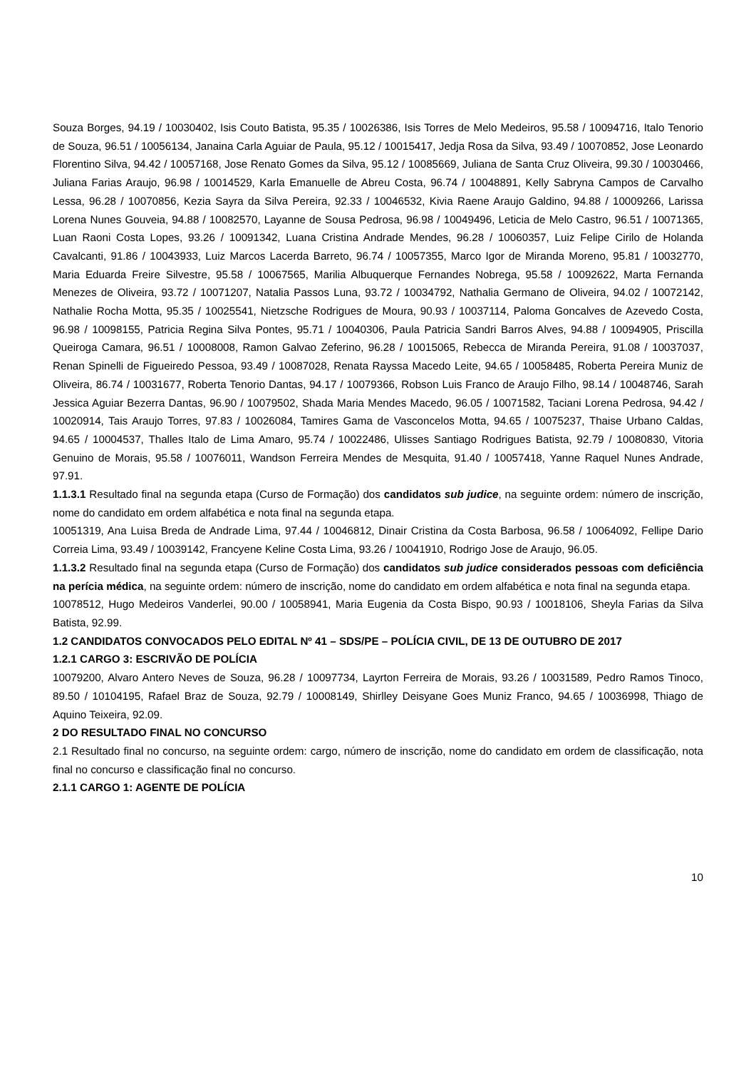Souza Borges, 94.19 / 10030402, Isis Couto Batista, 95.35 / 10026386, Isis Torres de Melo Medeiros, 95.58 / 10094716, Italo Tenorio de Souza, 96.51 / 10056134, Janaina Carla Aguiar de Paula, 95.12 / 10015417, Jedja Rosa da Silva, 93.49 / 10070852, Jose Leonardo Florentino Silva, 94.42 / 10057168, Jose Renato Gomes da Silva, 95.12 / 10085669, Juliana de Santa Cruz Oliveira, 99.30 / 10030466, Juliana Farias Araujo, 96.98 / 10014529, Karla Emanuelle de Abreu Costa, 96.74 / 10048891, Kelly Sabryna Campos de Carvalho Lessa, 96.28 / 10070856, Kezia Sayra da Silva Pereira, 92.33 / 10046532, Kivia Raene Araujo Galdino, 94.88 / 10009266, Larissa Lorena Nunes Gouveia, 94.88 / 10082570, Layanne de Sousa Pedrosa, 96.98 / 10049496, Leticia de Melo Castro, 96.51 / 10071365, Luan Raoni Costa Lopes, 93.26 / 10091342, Luana Cristina Andrade Mendes, 96.28 / 10060357, Luiz Felipe Cirilo de Holanda Cavalcanti, 91.86 / 10043933, Luiz Marcos Lacerda Barreto, 96.74 / 10057355, Marco Igor de Miranda Moreno, 95.81 / 10032770, Maria Eduarda Freire Silvestre, 95.58 / 10067565, Marilia Albuquerque Fernandes Nobrega, 95.58 / 10092622, Marta Fernanda Menezes de Oliveira, 93.72 / 10071207, Natalia Passos Luna, 93.72 / 10034792, Nathalia Germano de Oliveira, 94.02 / 10072142, Nathalie Rocha Motta, 95.35 / 10025541, Nietzsche Rodrigues de Moura, 90.93 / 10037114, Paloma Goncalves de Azevedo Costa, 96.98 / 10098155, Patricia Regina Silva Pontes, 95.71 / 10040306, Paula Patricia Sandri Barros Alves, 94.88 / 10094905, Priscilla Queiroga Camara, 96.51 / 10008008, Ramon Galvao Zeferino, 96.28 / 10015065, Rebecca de Miranda Pereira, 91.08 / 10037037, Renan Spinelli de Figueiredo Pessoa, 93.49 / 10087028, Renata Rayssa Macedo Leite, 94.65 / 10058485, Roberta Pereira Muniz de Oliveira, 86.74 / 10031677, Roberta Tenorio Dantas, 94.17 / 10079366, Robson Luis Franco de Araujo Filho, 98.14 / 10048746, Sarah Jessica Aguiar Bezerra Dantas, 96.90 / 10079502, Shada Maria Mendes Macedo, 96.05 / 10071582, Taciani Lorena Pedrosa, 94.42 / 10020914, Tais Araujo Torres, 97.83 / 10026084, Tamires Gama de Vasconcelos Motta, 94.65 / 10075237, Thaise Urbano Caldas, 94.65 / 10004537, Thalles Italo de Lima Amaro, 95.74 / 10022486, Ulisses Santiago Rodrigues Batista, 92.79 / 10080830, Vitoria Genuino de Morais, 95.58 / 10076011, Wandson Ferreira Mendes de Mesquita, 91.40 / 10057418, Yanne Raquel Nunes Andrade, 97.91.
1.1.3.1 Resultado final na segunda etapa (Curso de Formação) dos candidatos sub judice, na seguinte ordem: número de inscrição, nome do candidato em ordem alfabética e nota final na segunda etapa.
10051319, Ana Luisa Breda de Andrade Lima, 97.44 / 10046812, Dinair Cristina da Costa Barbosa, 96.58 / 10064092, Fellipe Dario Correia Lima, 93.49 / 10039142, Francyene Keline Costa Lima, 93.26 / 10041910, Rodrigo Jose de Araujo, 96.05.
1.1.3.2 Resultado final na segunda etapa (Curso de Formação) dos candidatos sub judice considerados pessoas com deficiência na perícia médica, na seguinte ordem: número de inscrição, nome do candidato em ordem alfabética e nota final na segunda etapa.
10078512, Hugo Medeiros Vanderlei, 90.00 / 10058941, Maria Eugenia da Costa Bispo, 90.93 / 10018106, Sheyla Farias da Silva Batista, 92.99.
1.2 CANDIDATOS CONVOCADOS PELO EDITAL Nº 41 – SDS/PE – POLÍCIA CIVIL, DE 13 DE OUTUBRO DE 2017
1.2.1 CARGO 3: ESCRIVÃO DE POLÍCIA
10079200, Alvaro Antero Neves de Souza, 96.28 / 10097734, Layrton Ferreira de Morais, 93.26 / 10031589, Pedro Ramos Tinoco, 89.50 / 10104195, Rafael Braz de Souza, 92.79 / 10008149, Shirlley Deisyane Goes Muniz Franco, 94.65 / 10036998, Thiago de Aquino Teixeira, 92.09.
2 DO RESULTADO FINAL NO CONCURSO
2.1 Resultado final no concurso, na seguinte ordem: cargo, número de inscrição, nome do candidato em ordem de classificação, nota final no concurso e classificação final no concurso.
2.1.1 CARGO 1: AGENTE DE POLÍCIA
10